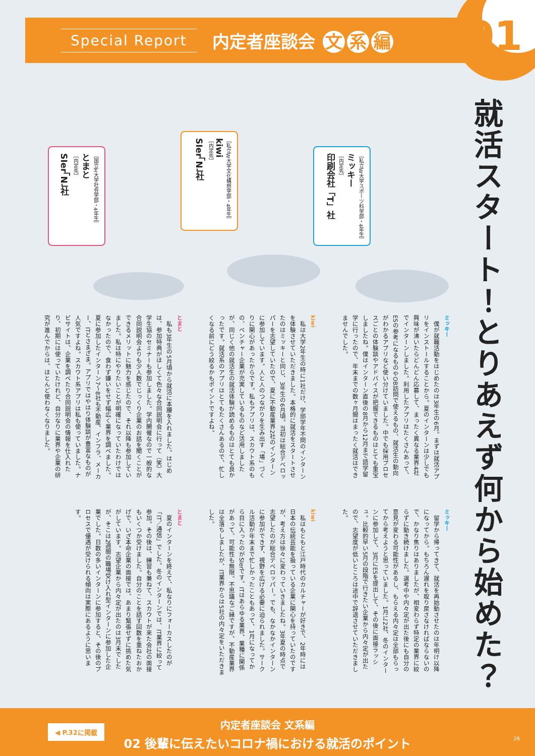01
Special Report
内定者座談会 文 系 編
就活スタート！とりあえず何から始めた？
［私立W大学スポーツ科学部・4年生］
ミッキー
［内定先］
印刷会社「T」社
［私立W大学文化構想学部・4年生］
kiwi
［内定先］
SIer「N」社
［国立H大学社会学部・4年生］
とまと
［内定先］
SIer「N」社
ミッキー
　僕が就職活動をはじめたのは3年生の6月。まずは就活アプリをインストールすることから。夏のインターンは少しでも興味が沸いたらどんどん応募して、まったく異なる業界4社でインターンしました。利用したアプリはたくさんあって、ESの参考になるものやOB訪問で使えるもの、就活生の動向がわかるアプリなど使い分けていました。中でも採用プロセスごとの体験談やアドバイスが把握できるものはとても重宝しましたね。僕はインターン直後の8月から12月まで語学留学に行ったので、年末までの数ヶ月間はまったく就活はできませんでした。
kiwi
　私は大学2年生の時に1社だけ、学部学年不問のインターンを体験させていただきました。本格的に就活をスタートさせたのはミッキーと同じ、3年生の6月頃。当初は総合デベロッパーを志望していたので、夏に不動産業界2社のインターンに参加しています。人と人のつながりを生み出す「場」づくりに関心があったからです。私もアプリは、スカウト系のもの、ベンチャー企業が充実しているものなど活用しましたが、同じく他の就活生の就活体験が読めるものはとても良かったです。就活系のアプリはとてもたくさんあるので、忙しくなる前にどう絞るかもポイントですよね。
とまと
　私も3年生の5月頃から就活に本腰を入れました。はじめは、参加特典がほしくて色々な合同説明会に行って（笑）大学生協のセミナーも参加しました。学内開催なので一般的な合同説明会よりも少人数でじっくり企業のお話を聞くことができるメリットに魅力を感じたので、それ以降も参加していました。私は特にやりたいことが明確になっていたわけではなかったので、食わず嫌いをせず幅広く業界を調べました。夏に参加したインターン7～8社も不動産、インフラ、メーカー、ITとさまざま。アプリではやはり体験談が豊富なものが人気ですよね。スカウト系アプリは私も使っていました。ナビサイトは、企業を調べたり合同説明会の情報を仕入れたり、初期には使っていたけれど、自分なりに業界や企業の研究が進んでからは、ほとんど使わなくなりました。
ミッキー
　留学から帰ってきて、就活を再始動させたのは年明け以降になってから。もちろん遅れを取り戻さなければならないので、かなり焦りはありましたが、相変わらず特定の業界に絞らずに動き続けました。選考中や内々定が出た後にも自分の意見が変わる可能性があるし、もらえる内々定は全部もらってから考えようと思っていました。1月に2社、冬のインターンに参加して、3月にESを提出して、その後に面接ラッシュ。比較的早い5月の段階で行きたい企業から内々定が出たので、志望度が低いところは途中で辞退させていただきました。
kiwi
　私はもともと江戸時代のカルチャーが好きで、2年時には日本の伝統芸能を扱っている企業に関心を持っていたのですが、考え方は徐々に変わっていきましたね。3年夏の時点で志望したのが総合デベロッパー。でも、なかなかインターンに参加ができず、視野を広げる必要に迫られました。サークル活動が年末まで忙しかったこともあって、1月になってから目に入ったのがSIerです。ITはあらゆる業界、業種に関係があって、可能性も無限。不思議なご縁ですが、不動産業界は全落ちしましたが、IT業界からは5社の内々定をいただきました。
とまと
　夏のインターンを終えて、私なりにフォーカスしたのが「IT／通信」でした。冬のインターンでは、IT業界に絞って参加。その後は、練習も兼ねて、スカウトが来た会社の面接もいくつか受けました。自分のことを話す回数を重ねたおかげで、いざ本命企業の面接では、あまり緊張せずに挑めた気がしています。志望企業から内々定が出たのは3月末でしたが、そこは2週間の職場受け入れ型インターンに参加した企業でした。日数の多いインターンに参加すると、その後のプロセスで優遇が受けられる傾向は実際にあるように思います。
◀ P.32に掲載
内定者座談会 文系編
02 後輩に伝えたいコロナ禍における就活のポイント
26